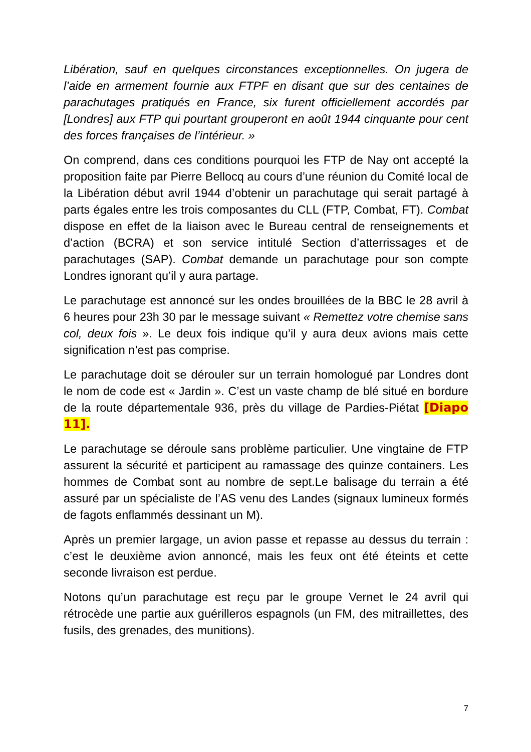Libération, sauf en quelques circonstances exceptionnelles. On jugera de l’aide en armement fournie aux FTPF en disant que sur des centaines de parachutages pratiqués en France, six furent officiellement accordés par [Londres] aux FTP qui pourtant grouperont en août 1944 cinquante pour cent des forces françaises de l’intérieur. »
On comprend, dans ces conditions pourquoi les FTP de Nay ont accepté la proposition faite par Pierre Bellocq au cours d’une réunion du Comité local de la Libération début avril 1944 d’obtenir un parachutage qui serait partagé à parts égales entre les trois composantes du CLL (FTP, Combat, FT). Combat dispose en effet de la liaison avec le Bureau central de renseignements et d’action (BCRA) et son service intitulé Section d’atterrissages et de parachutages (SAP). Combat demande un parachutage pour son compte Londres ignorant qu’il y aura partage.
Le parachutage est annoncé sur les ondes brouillées de la BBC le 28 avril à 6 heures pour 23h 30 par le message suivant « Remettez votre chemise sans col, deux fois ». Le deux fois indique qu’il y aura deux avions mais cette signification n’est pas comprise.
Le parachutage doit se dérouler sur un terrain homologué par Londres dont le nom de code est « Jardin ». C’est un vaste champ de blé situé en bordure de la route départementale 936, près du village de Pardies-Piétat [Diapo 11].
Le parachutage se déroule sans problème particulier. Une vingtaine de FTP assurent la sécurité et participent au ramassage des quinze containers. Les hommes de Combat sont au nombre de sept.Le balisage du terrain a été assuré par un spécialiste de l’AS venu des Landes (signaux lumineux formés de fagots enflammés dessinant un M).
Après un premier largage, un avion passe et repasse au dessus du terrain : c’est le deuxième avion annoncé, mais les feux ont été éteints et cette seconde livraison est perdue.
Notons qu’un parachutage est reçu par le groupe Vernet le 24 avril qui rétrocède une partie aux guérilleros espagnols (un FM, des mitraillettes, des fusils, des grenades, des munitions).
7